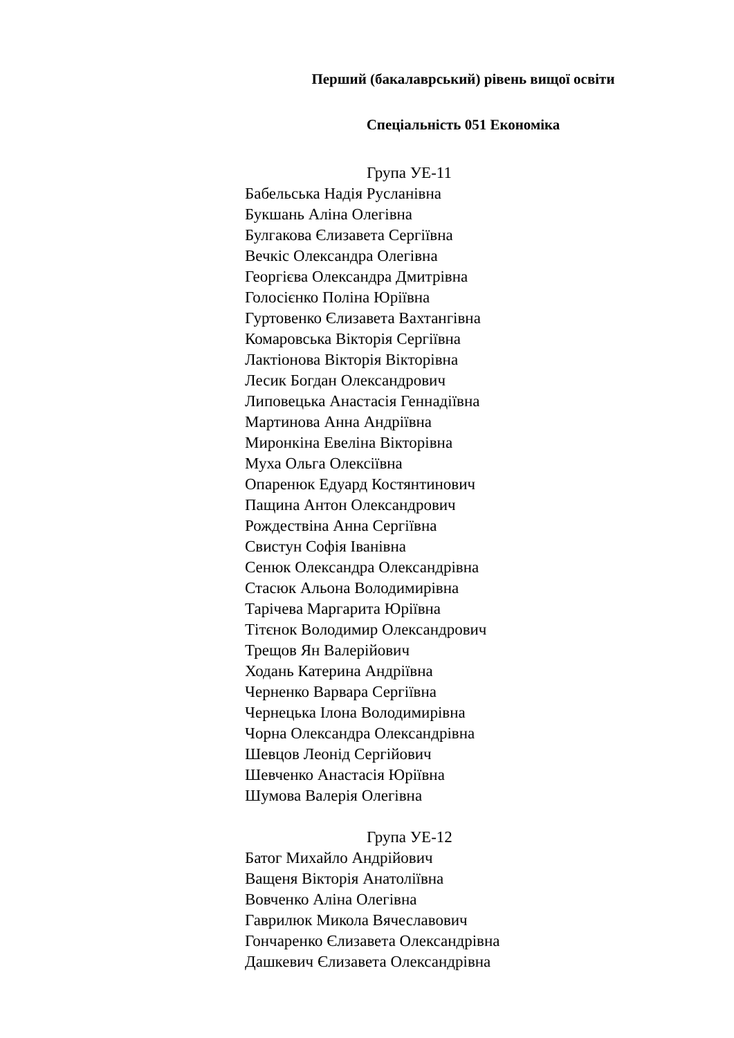Перший (бакалаврський) рівень вищої освіти
Спеціальність 051 Економіка
Група УЕ-11
Бабельська Надія Русланівна
Букшань Аліна Олегівна
Булгакова Єлизавета Сергіївна
Вечкіс Олександра Олегівна
Георгієва Олександра Дмитрівна
Голосієнко Поліна Юріївна
Гуртовенко Єлизавета Вахтангівна
Комаровська Вікторія Сергіївна
Лактіонова Вікторія Вікторівна
Лесик Богдан Олександрович
Липовецька Анастасія Геннадіївна
Мартинова Анна Андріївна
Миронкіна Евеліна Вікторівна
Муха Ольга Олексіївна
Опаренюк Едуард Костянтинович
Пащина Антон Олександрович
Рождествіна Анна Сергіївна
Свистун Софія Іванівна
Сенюк Олександра Олександрівна
Стасюк Альона Володимирівна
Тарічева Маргарита Юріївна
Тітєнок Володимир Олександрович
Трещов Ян Валерійович
Ходань Катерина Андріївна
Черненко Варвара Сергіївна
Чернецька Ілона Володимирівна
Чорна Олександра Олександрівна
Шевцов Леонід Сергійович
Шевченко Анастасія Юріївна
Шумова Валерія Олегівна
Група УЕ-12
Батог Михайло Андрійович
Ващеня Вікторія Анатоліївна
Вовченко Аліна Олегівна
Гаврилюк Микола Вячеславович
Гончаренко Єлизавета Олександрівна
Дашкевич Єлизавета Олександрівна